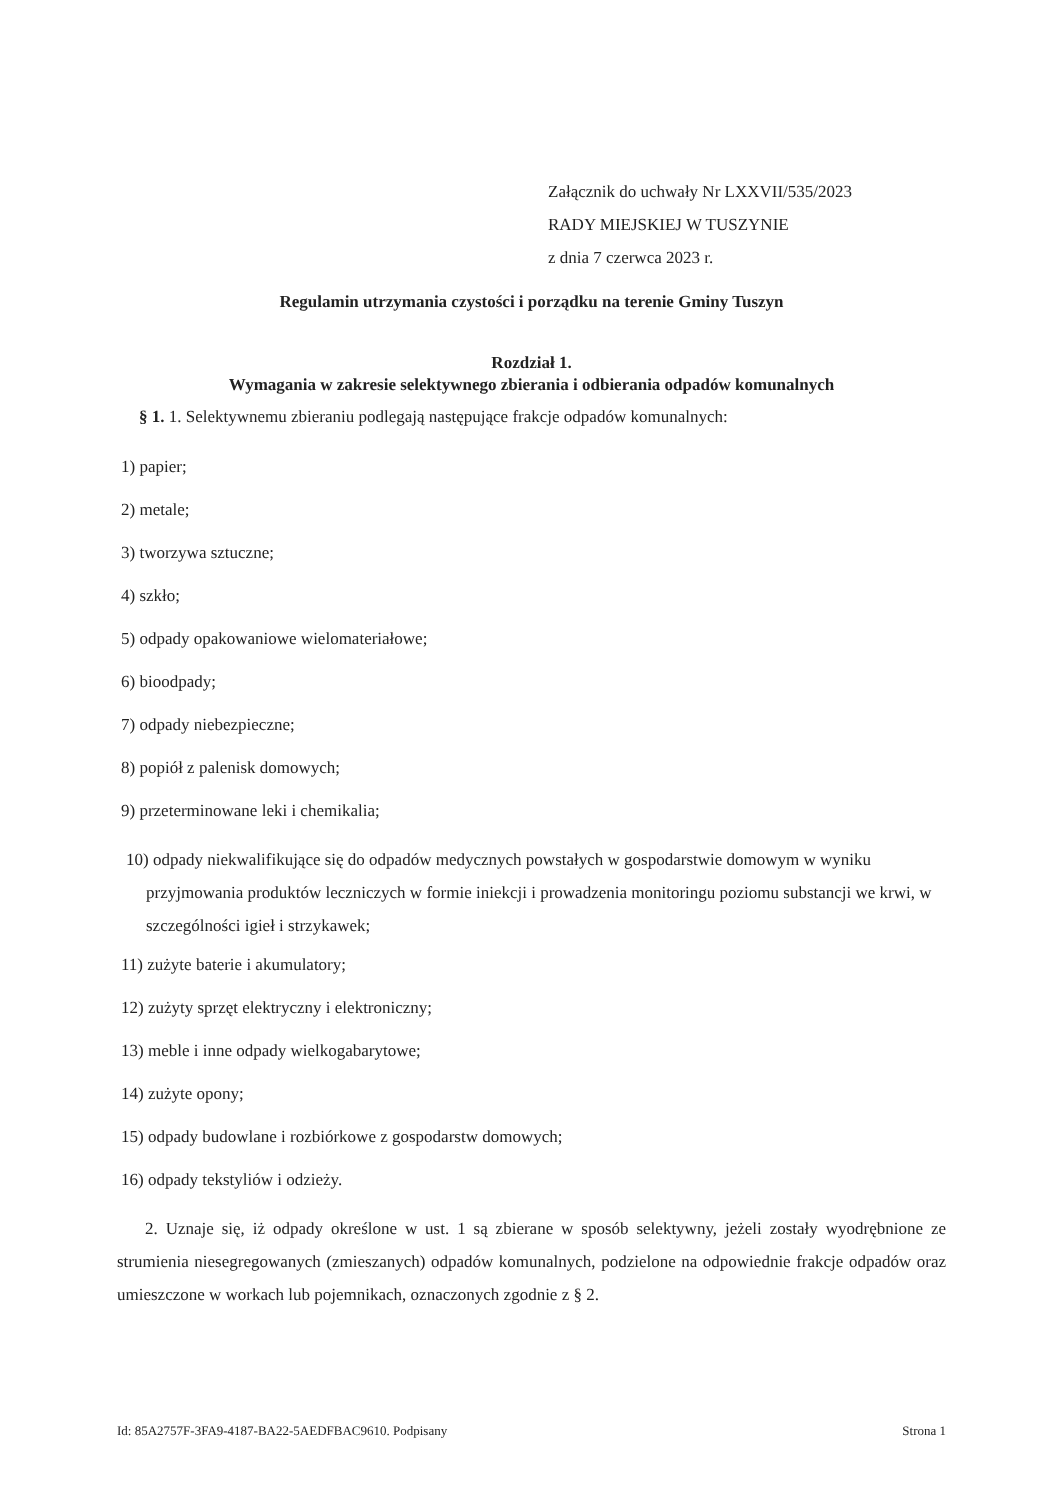Załącznik do uchwały Nr LXXVII/535/2023
RADY MIEJSKIEJ W TUSZYNIE
z dnia 7 czerwca 2023 r.
Regulamin utrzymania czystości i porządku na terenie Gminy Tuszyn
Rozdział 1.
Wymagania w zakresie selektywnego zbierania i odbierania odpadów komunalnych
§ 1. 1. Selektywnemu zbieraniu podlegają następujące frakcje odpadów komunalnych:
1) papier;
2) metale;
3) tworzywa sztuczne;
4) szkło;
5) odpady opakowaniowe wielomateriałowe;
6) bioodpady;
7) odpady niebezpieczne;
8) popiół z palenisk domowych;
9) przeterminowane leki i chemikalia;
10) odpady niekwalifikujące się do odpadów medycznych powstałych w gospodarstwie domowym w wyniku przyjmowania produktów leczniczych w formie iniekcji i prowadzenia monitoringu poziomu substancji we krwi, w szczególności igieł i strzykawek;
11) zużyte baterie i akumulatory;
12) zużyty sprzęt elektryczny i elektroniczny;
13) meble i inne odpady wielkogabarytowe;
14) zużyte opony;
15) odpady budowlane i rozbiórkowe z gospodarstw domowych;
16) odpady tekstyliów i odzieży.
2. Uznaje się, iż odpady określone w ust. 1 są zbierane w sposób selektywny, jeżeli zostały wyodrębnione ze strumienia niesegregowanych (zmieszanych) odpadów komunalnych, podzielone na odpowiednie frakcje odpadów oraz umieszczone w workach lub pojemnikach, oznaczonych zgodnie z § 2.
Id: 85A2757F-3FA9-4187-BA22-5AEDFBAC9610. Podpisany Strona 1